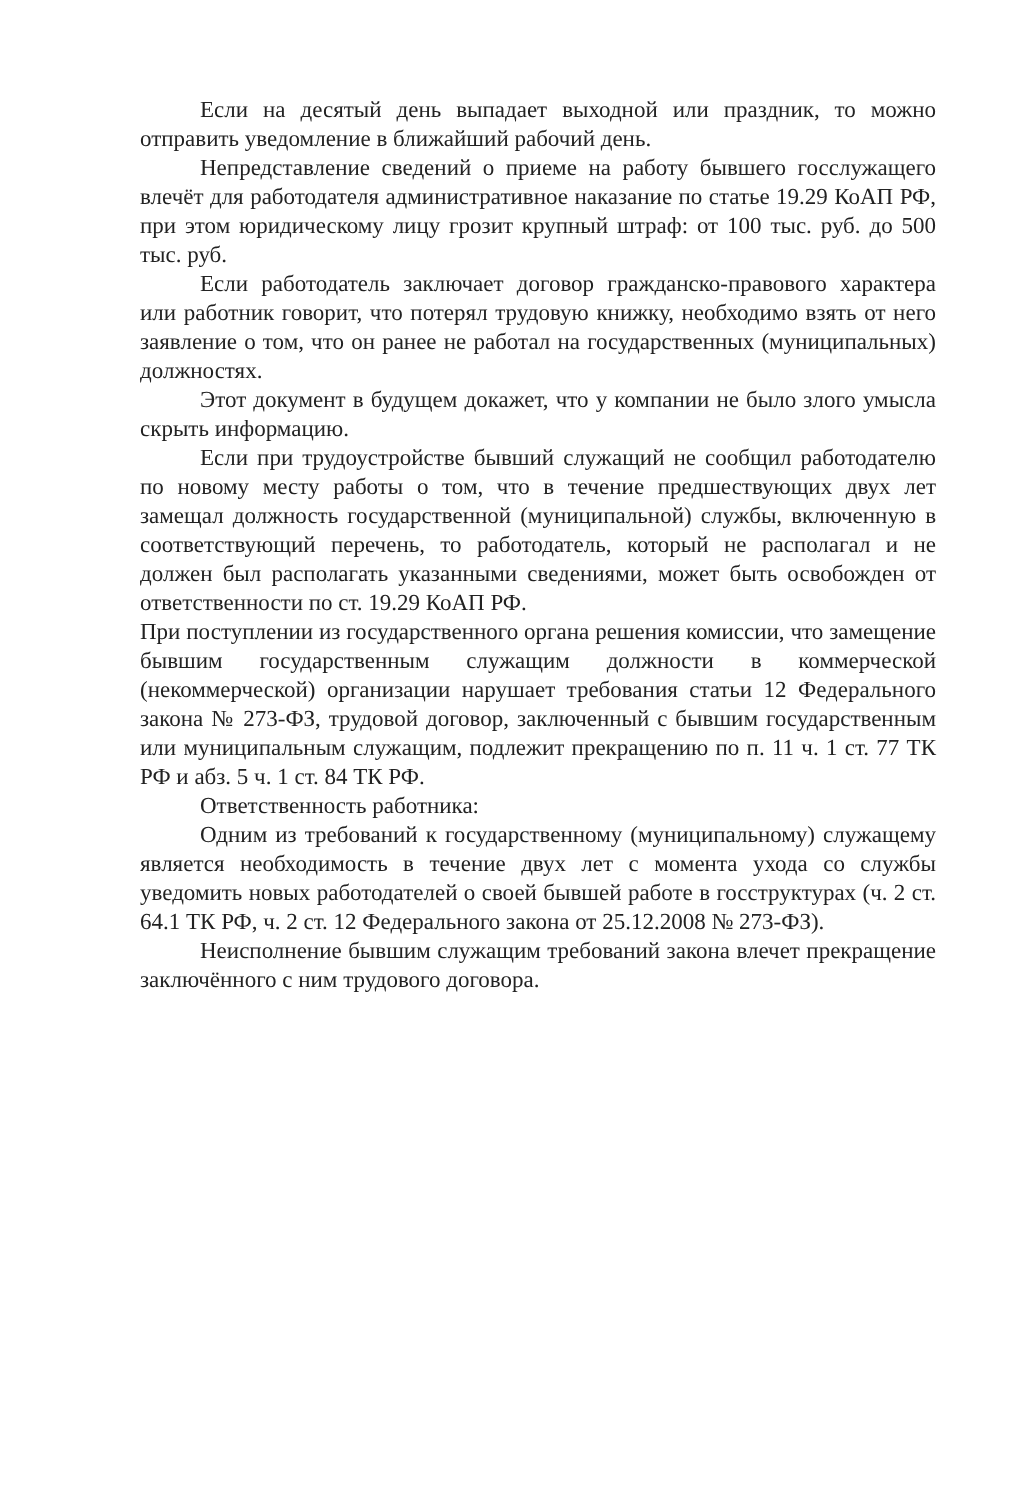Если на десятый день выпадает выходной или праздник, то можно отправить уведомление в ближайший рабочий день.
Непредставление сведений о приеме на работу бывшего госслужащего влечёт для работодателя административное наказание по статье 19.29 КоАП РФ, при этом юридическому лицу грозит крупный штраф: от 100 тыс. руб. до 500 тыс. руб.
Если работодатель заключает договор гражданско-правового характера или работник говорит, что потерял трудовую книжку, необходимо взять от него заявление о том, что он ранее не работал на государственных (муниципальных) должностях.
Этот документ в будущем докажет, что у компании не было злого умысла скрыть информацию.
Если при трудоустройстве бывший служащий не сообщил работодателю по новому месту работы о том, что в течение предшествующих двух лет замещал должность государственной (муниципальной) службы, включенную в соответствующий перечень, то работодатель, который не располагал и не должен был располагать указанными сведениями, может быть освобожден от ответственности по ст. 19.29 КоАП РФ.
При поступлении из государственного органа решения комиссии, что замещение бывшим государственным служащим должности в коммерческой (некоммерческой) организации нарушает требования статьи 12 Федерального закона № 273-ФЗ, трудовой договор, заключенный с бывшим государственным или муниципальным служащим, подлежит прекращению по п. 11 ч. 1 ст. 77 ТК РФ и абз. 5 ч. 1 ст. 84 ТК РФ.
Ответственность работника:
Одним из требований к государственному (муниципальному) служащему является необходимость в течение двух лет с момента ухода со службы уведомить новых работодателей о своей бывшей работе в госструктурах (ч. 2 ст. 64.1 ТК РФ, ч. 2 ст. 12 Федерального закона от 25.12.2008 № 273-ФЗ).
Неисполнение бывшим служащим требований закона влечет прекращение заключённого с ним трудового договора.